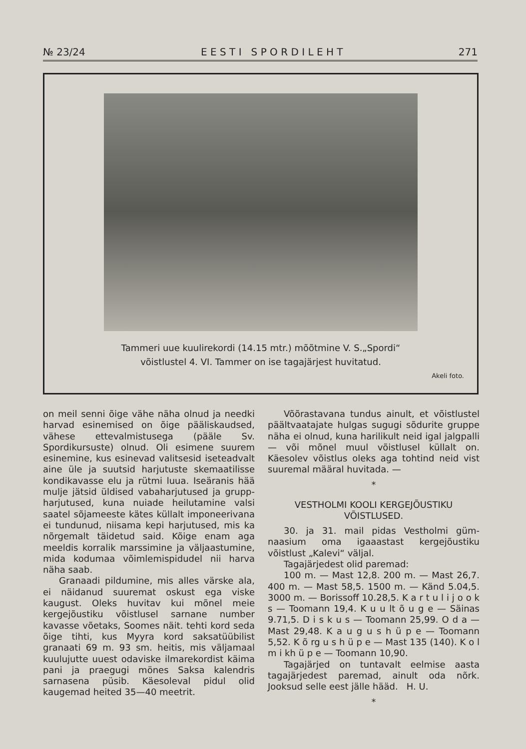№ 23/24 E E S T I S P O R D I L E H T 271
Tammeri uue kuulirekordi (14.15 mtr.) mõõtmine V. S.„Spordi“
võistlustel 4. VI. Tammer on ise tagajärjest huvitatud.
Akeli foto.
on meil senni õige vähe näha olnud ja needki harvad esinemised on õige päälis­kaudsed, vähese ettevalmistusega (pääle Sv. Spordikursuste) olnud. Oli esimene suurem esinemine, kus esinevad valitsesid iseteadvalt aine üle ja suutsid harjutuste skemaatilisse kondikavasse elu ja rütmi luua. Iseäranis hää mulje jätsid üldised vabaharjutused ja grupp-harjutused, kuna nuiade heilutamine valsi saatel sõjameeste kätes küllalt imponeerivana ei tundunud, niisama kepi harjutused, mis ka nõrgemalt täidetud said. Kõige enam aga meeldis korralik marssimine ja väljaastumine, mida kodumaa võimlemispidudel nii harva näha saab.
Granaadi pildumine, mis alles värske ala, ei näidanud suuremat oskust ega viske kaugust. Oleks huvitav kui mõnel meie kergejõustiku võistlusel sarnane num­ber kavasse võetaks, Soomes näit. tehti kord seda õige tihti, kus Myyra kord saksatüübilist granaati 69 m. 93 sm. heitis, mis väljamaal kuulujutte uuest odaviske ilmarekordist käima pani ja praegugi mönes Saksa kalendris sarnasena püsib. Käesoleval pidul olid kaugemad heited 35—40 meetrit.
Võõrastavana tundus ainult, et võist­lustel päältvaatajate hulgas sugugi sõdu­rite gruppe näha ei olnud, kuna harilikult neid igal jalgpalli — või mõnel muul võistlusel küllalt on. Käesolev võistlus oleks aga tohtind neid vist suuremal määral huvitada. —
*
VESTHOLMI KOOLI KERGEJÕUSTIKU
VÕISTLUSED.
30. ja 31. mail pidas Vestholmi güm­naasium oma igaaastast kergejõustiku võistlust „Kalevi“ väljal.
Tagajärjedest olid paremad:
100 m. — Mast 12,8. 200 m. — Mast 26,7. 400 m. — Mast 58,5. 1500 m. — Känd 5.04,5. 3000 m. — Borissoff 10.28,5. K a r t u l i j o o k s — Toomann 19,4. K u u l­t õ u g e — Säinas 9.71,5. D i s k u s — Toomann 25,99. O d a — Mast 29,48. K a u g u s h ü p e — Toomann 5,52. K õ r­g u s h ü p e — Mast 135 (140). K o l m i k­h ü p e — Toomann 10,90.
Tagajärjed on tuntavalt eelmise aasta tagajärjedest paremad, ainult oda nõrk. Jooksud selle eest jälle hääd. H. U.
*